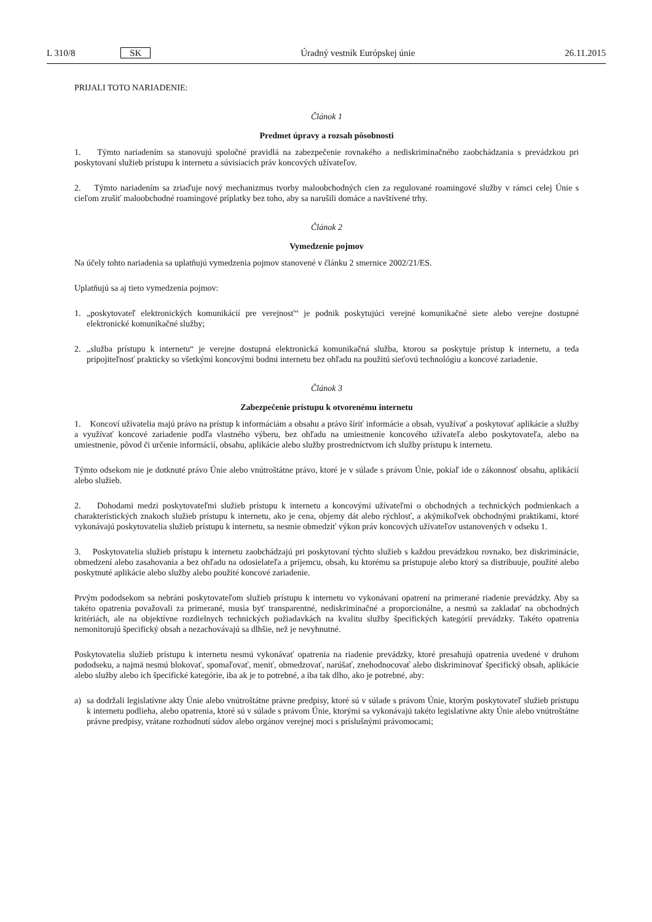L 310/8 SK Úradný vestník Európskej únie 26.11.2015
PRIJALI TOTO NARIADENIE:
Článok 1
Predmet úpravy a rozsah pôsobnosti
1. Týmto nariadením sa stanovujú spoločné pravidlá na zabezpečenie rovnakého a nediskriminačného zaobchádzania s prevádzkou pri poskytovaní služieb prístupu k internetu a súvisiacich práv koncových užívateľov.
2. Týmto nariadením sa zriaďuje nový mechanizmus tvorby maloobchodných cien za regulované roamingové služby v rámci celej Únie s cieľom zrušiť maloobchodné roamingové príplatky bez toho, aby sa narušili domáce a navštívené trhy.
Článok 2
Vymedzenie pojmov
Na účely tohto nariadenia sa uplatňujú vymedzenia pojmov stanovené v článku 2 smernice 2002/21/ES.
Uplatňujú sa aj tieto vymedzenia pojmov:
1. „poskytovateľ elektronických komunikácií pre verejnosť“ je podnik poskytujúci verejné komunikačné siete alebo verejne dostupné elektronické komunikačné služby;
2. „služba prístupu k internetu“ je verejne dostupná elektronická komunikačná služba, ktorou sa poskytuje prístup k internetu, a teda pripojiteľnosť prakticky so všetkými koncovými bodmi internetu bez ohľadu na použitú sieťovú technológiu a koncové zariadenie.
Článok 3
Zabezpečenie prístupu k otvorenému internetu
1. Koncoví užívatelia majú právo na prístup k informáciám a obsahu a právo šíriť informácie a obsah, využívať a poskytovať aplikácie a služby a využívať koncové zariadenie podľa vlastného výberu, bez ohľadu na umiestnenie koncového užívateľa alebo poskytovateľa, alebo na umiestnenie, pôvod či určenie informácií, obsahu, aplikácie alebo služby prostredníctvom ich služby prístupu k internetu.
Týmto odsekom nie je dotknuté právo Únie alebo vnútroštátne právo, ktoré je v súlade s právom Únie, pokiaľ ide o zákonnosť obsahu, aplikácií alebo služieb.
2. Dohodami medzi poskytovateľmi služieb prístupu k internetu a koncovými užívateľmi o obchodných a technických podmienkach a charakteristických znakoch služieb prístupu k internetu, ako je cena, objemy dát alebo rýchlosť, a akýmikoľvek obchodnými praktikami, ktoré vykonávajú poskytovatelia služieb prístupu k internetu, sa nesmie obmedziť výkon práv koncových užívateľov ustanovených v odseku 1.
3. Poskytovatelia služieb prístupu k internetu zaobchádzajú pri poskytovaní týchto služieb s každou prevádzkou rovnako, bez diskriminácie, obmedzení alebo zasahovania a bez ohľadu na odosielateľa a príjemcu, obsah, ku ktorému sa pristupuje alebo ktorý sa distribuuje, použité alebo poskytnuté aplikácie alebo služby alebo použité koncové zariadenie.
Prvým pododsekom sa nebráni poskytovateľom služieb prístupu k internetu vo vykonávaní opatrení na primerané riadenie prevádzky. Aby sa takéto opatrenia považovali za primerané, musia byť transparentné, nediskriminačné a proporcionálne, a nesmú sa zakladať na obchodných kritériách, ale na objektívne rozdielnych technických požiadavkách na kvalitu služby špecifických kategórií prevádzky. Takéto opatrenia nemonitorujú špecifický obsah a nezachovávajú sa dlhšie, než je nevyhnutné.
Poskytovatelia služieb prístupu k internetu nesmú vykonávať opatrenia na riadenie prevádzky, ktoré presahujú opatrenia uvedené v druhom pododseku, a najmä nesmú blokovať, spomaľovať, meniť, obmedzovať, narúšať, znehodnocovať alebo diskriminovať špecifický obsah, aplikácie alebo služby alebo ich špecifické kategórie, iba ak je to potrebné, a iba tak dlho, ako je potrebné, aby:
a) sa dodržali legislatívne akty Únie alebo vnútroštátne právne predpisy, ktoré sú v súlade s právom Únie, ktorým poskytovateľ služieb prístupu k internetu podlieha, alebo opatrenia, ktoré sú v súlade s právom Únie, ktorými sa vykonávajú takéto legislatívne akty Únie alebo vnútroštátne právne predpisy, vrátane rozhodnutí súdov alebo orgánov verejnej moci s príslušnými právomocami;